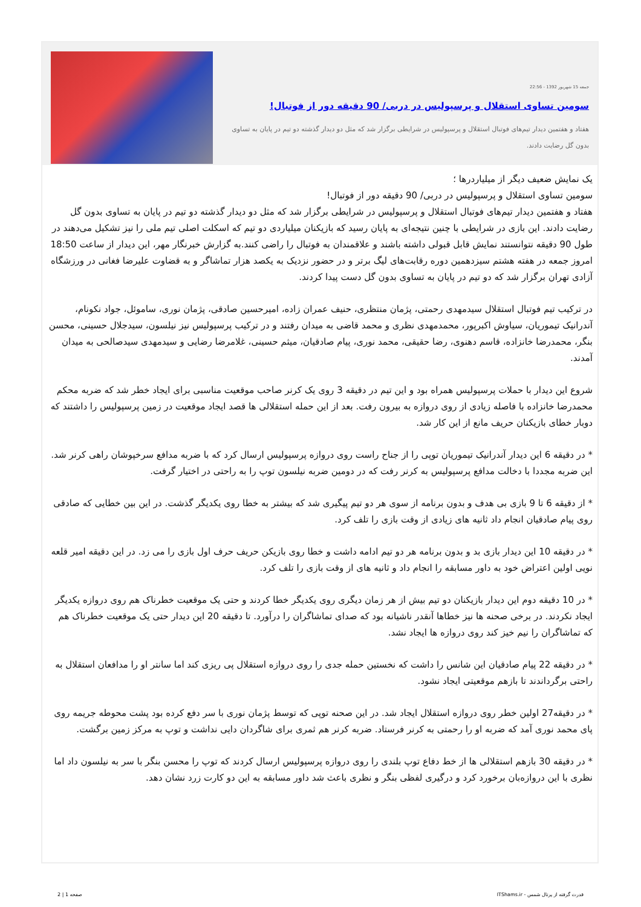جمعه 15 شهریور 1392 - 22:56
سومین تساوی استقلال و پرسپولیس در دربی/ 90 دقیقه دور از فوتبال!
هفتاد و هفتمین دیدار تیم‌های فوتبال استقلال و پرسپولیس در شرایطی برگزار شد که مثل دو دیدار گذشته دو تیم در پایان به تساوی بدون گل رضایت دادند.
یک نمایش ضعیف دیگر از میلیاردرها ؛
سومین تساوی استقلال و پرسپولیس در دربی/ 90 دقیقه دور از فوتبال!
هفتاد و هفتمین دیدار تیم‌های فوتبال استقلال و پرسپولیس در شرایطی برگزار شد که مثل دو دیدار گذشته دو تیم در پایان به تساوی بدون گل رضایت دادند. این بازی در شرایطی با چنین نتیجه‌ای به پایان رسید که بازیکنان میلیاردی دو تیم که اسکلت اصلی تیم ملی را نیز تشکیل می‌دهند در طول 90 دقیقه نتوانستند نمایش قابل قبولی داشته باشند و علاقمندان به فوتبال را راضی کنند.به گزارش خبرنگار مهر، این دیدار از ساعت 18:50 امروز جمعه در هفته هشتم سیزدهمین دوره رقابت‌های لیگ برتر و در حضور نزدیک به یکصد هزار تماشاگر و به قضاوت علیرضا فغانی در ورزشگاه آزادی تهران برگزار شد که دو تیم در پایان به تساوی بدون گل دست پیدا کردند.
در ترکیب تیم فوتبال استقلال سیدمهدی رحمتی، پژمان منتظری، حنیف عمران زاده، امیرحسین صادقی، پژمان نوری، ساموئل، جواد نکونام، آندرانیک تیموریان، سیاوش اکبرپور، محمدمهدی نظری و محمد قاضی به میدان رفتند و در ترکیب پرسپولیس نیز نیلسون، سیدجلال حسینی، محسن بنگر، محمدرضا خانزاده، قاسم دهنوی، رضا حقیقی، محمد نوری، پیام صادقیان، میثم حسینی، غلامرضا رضایی و سیدمهدی سیدصالحی به میدان آمدند.
شروع این دیدار با حملات پرسپولیس همراه بود و این تیم در دقیقه 3 روی یک کرنر صاحب موقعیت مناسبی برای ایجاد خطر شد که ضربه محکم محمدرضا خانزاده با فاصله زیادی از روی دروازه به بیرون رفت. بعد از این حمله استقلالی ها قصد ایجاد موقعیت در زمین پرسپولیس را داشتند که دوبار خطای بازیکنان حریف مانع از این کار شد.
* در دقیقه 6 این دیدار آندرانیک تیموریان توپی را از جناح راست روی دروازه پرسپولیس ارسال کرد که با ضربه مدافع سرخپوشان راهی کرنر شد. این ضربه مجددا با دخالت مدافع پرسپولیس به کرنر رفت که در دومین ضربه نیلسون توپ را به راحتی در اختیار گرفت.
* از دقیقه 6 تا 9 بازی بی هدف و بدون برنامه از سوی هر دو تیم پیگیری شد که بیشتر به خطا روی یکدیگر گذشت. در این بین خطایی که صادقی روی پیام صادقیان انجام داد ثانیه های زیادی از وقت بازی را تلف کرد.
* در دقیقه 10 این دیدار بازی بد و بدون برنامه هر دو تیم ادامه داشت و خطا روی بازیکن حریف حرف اول بازی را می زد. در این دقیقه امیر قلعه نویی اولین اعتراض خود به داور مسابقه را انجام داد و ثانیه های از وقت بازی را تلف کرد.
* در 10 دقیقه دوم این دیدار بازیکنان دو تیم بیش از هر زمان دیگری روی یکدیگر خطا کردند و حتی یک موقعیت خطرناک هم روی دروازه یکدیگر ایجاد نکردند. در برخی صحنه ها نیز خطاها آنقدر ناشیانه بود که صدای تماشاگران را درآورد. تا دقیقه 20 این دیدار حتی یک موقعیت خطرناک هم که تماشاگران را نیم خیز کند روی دروازه ها ایجاد نشد.
* در دقیقه 22 پیام صادقیان این شانس را داشت که نخستین حمله جدی را روی دروازه استقلال پی ریزی کند اما سانتر او را مدافعان استقلال به راحتی برگرداندند تا بازهم موقعیتی ایجاد نشود.
* در دقیقه27 اولین خطر روی دروازه استقلال ایجاد شد. در این صحنه توپی که توسط پژمان نوری با سر دفع کرده بود پشت محوطه جریمه روی پای محمد نوری آمد که ضربه او را رحمتی به کرنر فرستاد. ضربه کرنر هم ثمری برای شاگردان دایی نداشت و توپ به مرکز زمین برگشت.
* در دقیقه 30 بازهم استقلالی ها از خط دفاع توپ بلندی را روی دروازه پرسپولیس ارسال کردند که توپ را محسن بنگر با سر به نیلسون داد اما نظری با این دروازه‌بان برخورد کرد و درگیری لفظی بنگر و نظری باعث شد داور مسابقه به این دو کارت زرد نشان دهد.
قدرت گرفته از پرتال شمس - ITShams.ir صفحه 1 | 2